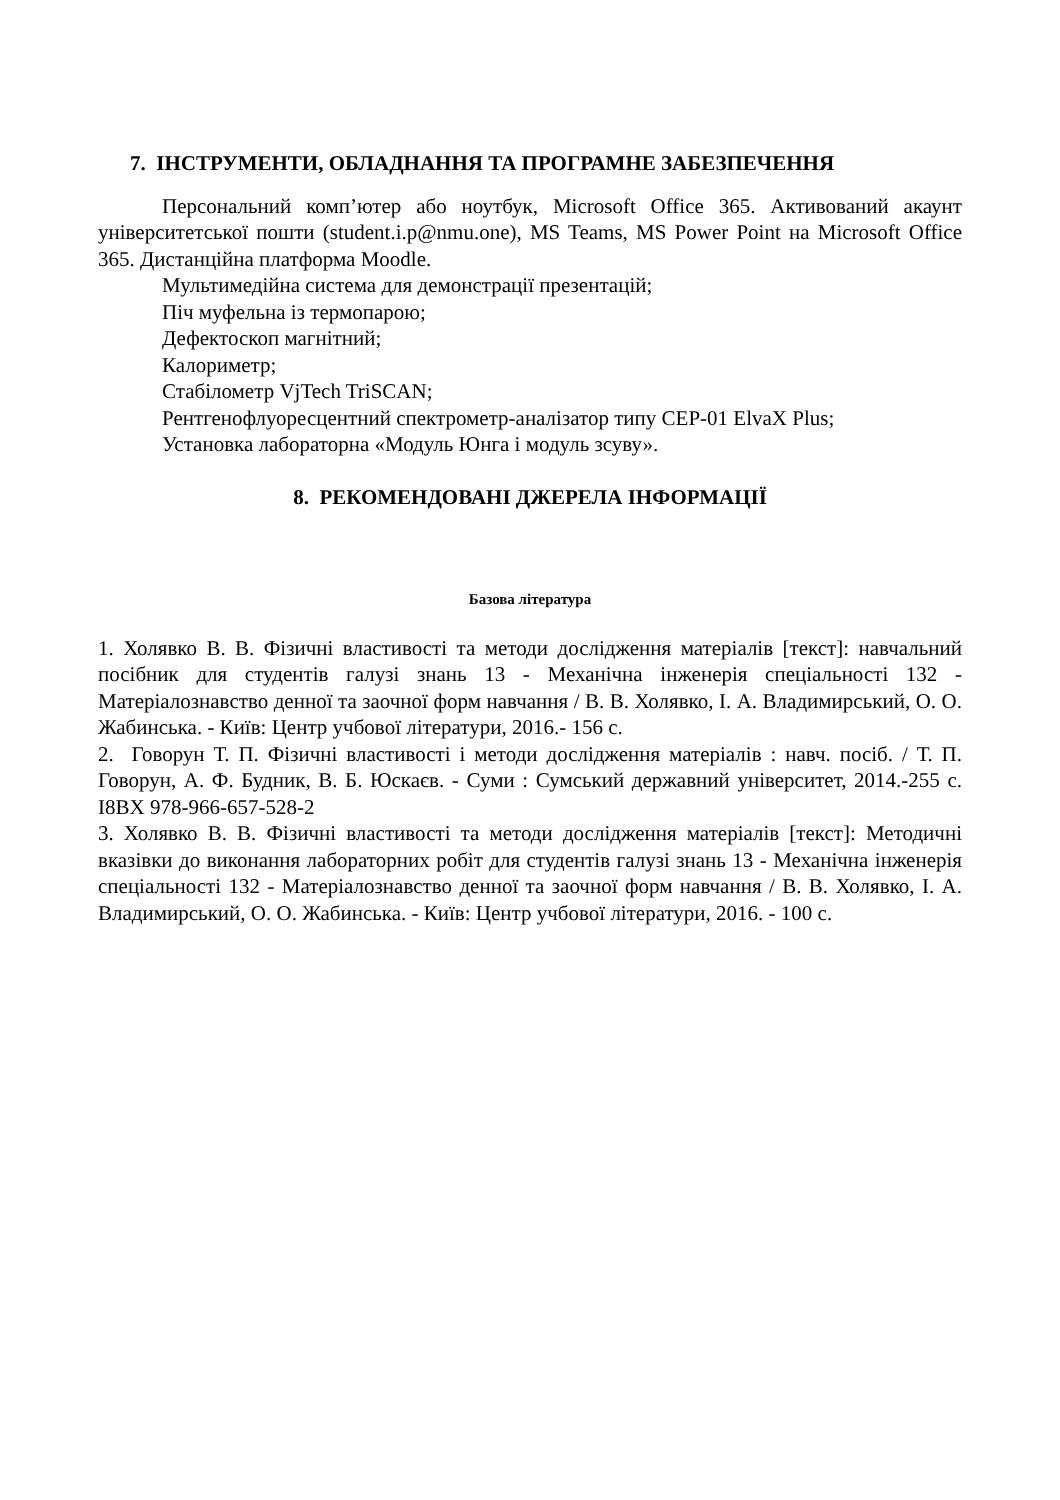7. ІНСТРУМЕНТИ, ОБЛАДНАННЯ ТА ПРОГРАМНЕ ЗАБЕЗПЕЧЕННЯ
Персональний комп’ютер або ноутбук, Microsoft Office 365. Активований акаунт університетської пошти (student.i.p@nmu.one), MS Teams, MS Power Point на Microsoft Office 365. Дистанційна платформа Moodle.
Мультимедійна система для демонстрації презентацій;
Піч муфельна із термопарою;
Дефектоскоп магнітний;
Калориметр;
Стабілометр VjTech TriSCAN;
Рентгенофлуоресцентний спектрометр-аналізатор типу СЕР-01 ElvaX Plus;
Установка лабораторна «Модуль Юнга і модуль зсуву».
8. РЕКОМЕНДОВАНІ ДЖЕРЕЛА ІНФОРМАЦІЇ
Базова література
1. Холявко В. В. Фізичні властивості та методи дослідження матеріалів [текст]: навчальний посібник для студентів галузі знань 13 - Механічна інженерія спеціальності 132 - Матеріалознавство денної та заочної форм навчання / В. В. Холявко, І. А. Владимирський, О. О. Жабинська. - Київ: Центр учбової літератури, 2016.- 156 с.
2. Говорун Т. П. Фізичні властивості і методи дослідження матеріалів : навч. посіб. / Т. П. Говорун, А. Ф. Будник, В. Б. Юскаєв. - Суми : Сумський державний університет, 2014.-255 с. I8BX 978-966-657-528-2
3. Холявко В. В. Фізичні властивості та методи дослідження матеріалів [текст]: Методичні вказівки до виконання лабораторних робіт для студентів галузі знань 13 - Механічна інженерія спеціальності 132 - Матеріалознавство денної та заочної форм навчання / В. В. Холявко, І. А. Владимирський, О. О. Жабинська. - Київ: Центр учбової літератури, 2016. - 100 с.